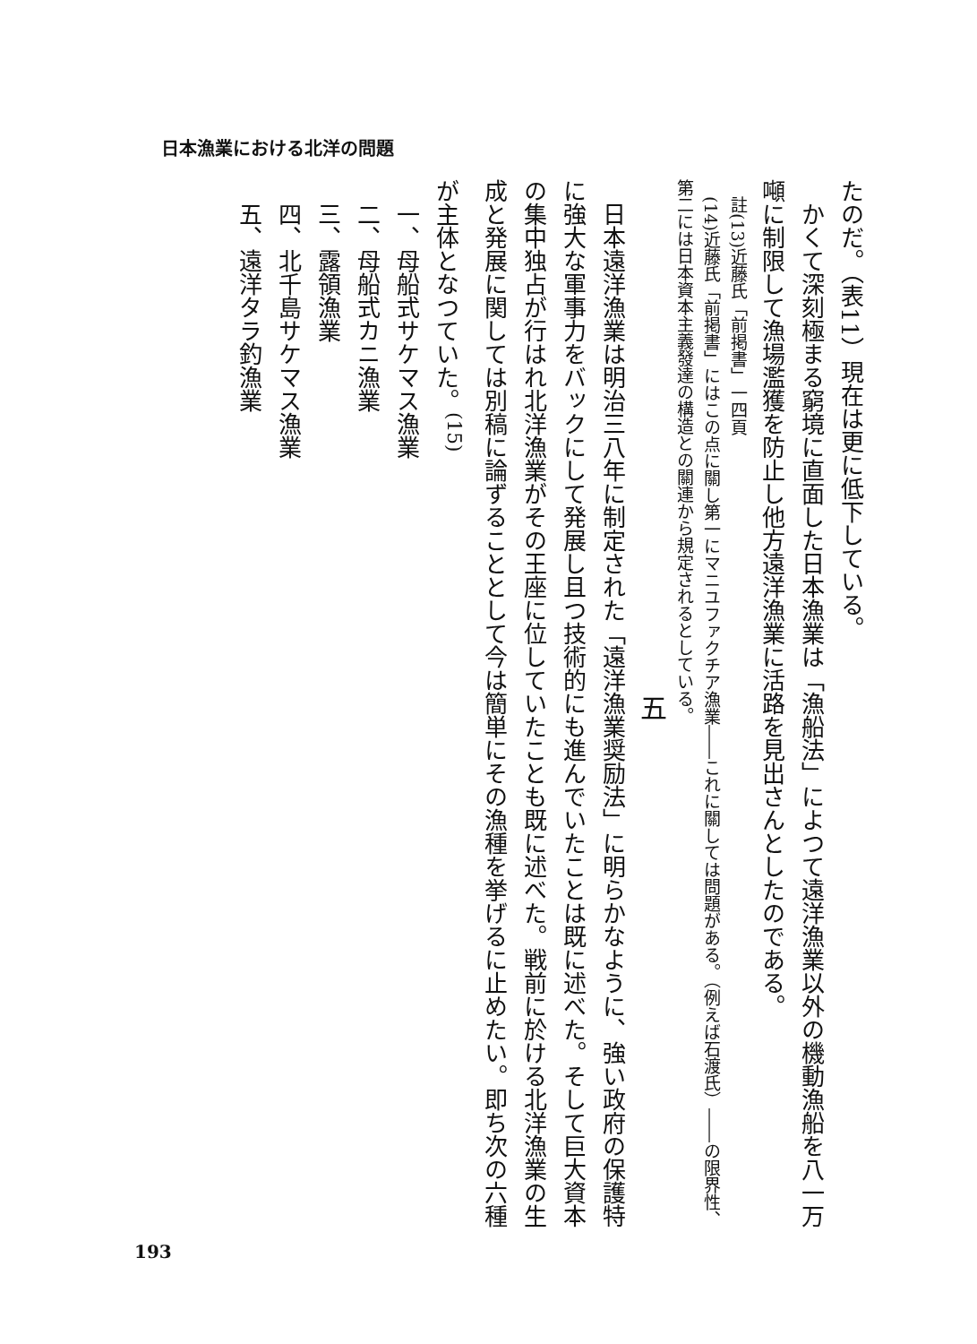たのだ。（表11）現在は更に低下している。
　かくて深刻極まる窮境に直面した日本漁業は「漁船法」によつて遠洋漁業以外の機動漁船を八一万噸に制限して漁場濫獲を防止し他方遠洋漁業に活路を見出さんとしたのである。
　註(13)近藤氏「前掲書」一四頁
　(14)近藤氏「前掲書」にはこの点に關し第一にマニユファクチア漁業――これに關しては問題がある。（例えば石渡氏）――の限界性、第二には日本資本主義發達の構造との關連から規定されるとしている。
五
　日本遠洋漁業は明治三八年に制定された「遠洋漁業奨励法」に明らかなように、強い政府の保護特に強大な軍事力をバックにして発展し且つ技術的にも進んでいたことは既に述べた。そして巨大資本の集中独占が行はれ北洋漁業がその王座に位していたことも既に述べた。戦前に於ける北洋漁業の生成と発展に関しては別稿に論ずることとして今は簡単にその漁種を挙げるに止めたい。即ち次の六種が主体となつていた。<sup>(15)</sup>
　一、母船式サケマス漁業
　二、母船式カニ漁業
　三、露領漁業
　四、北千島サケマス漁業
　五、遠洋タラ釣漁業
日本漁業における北洋の問題
193